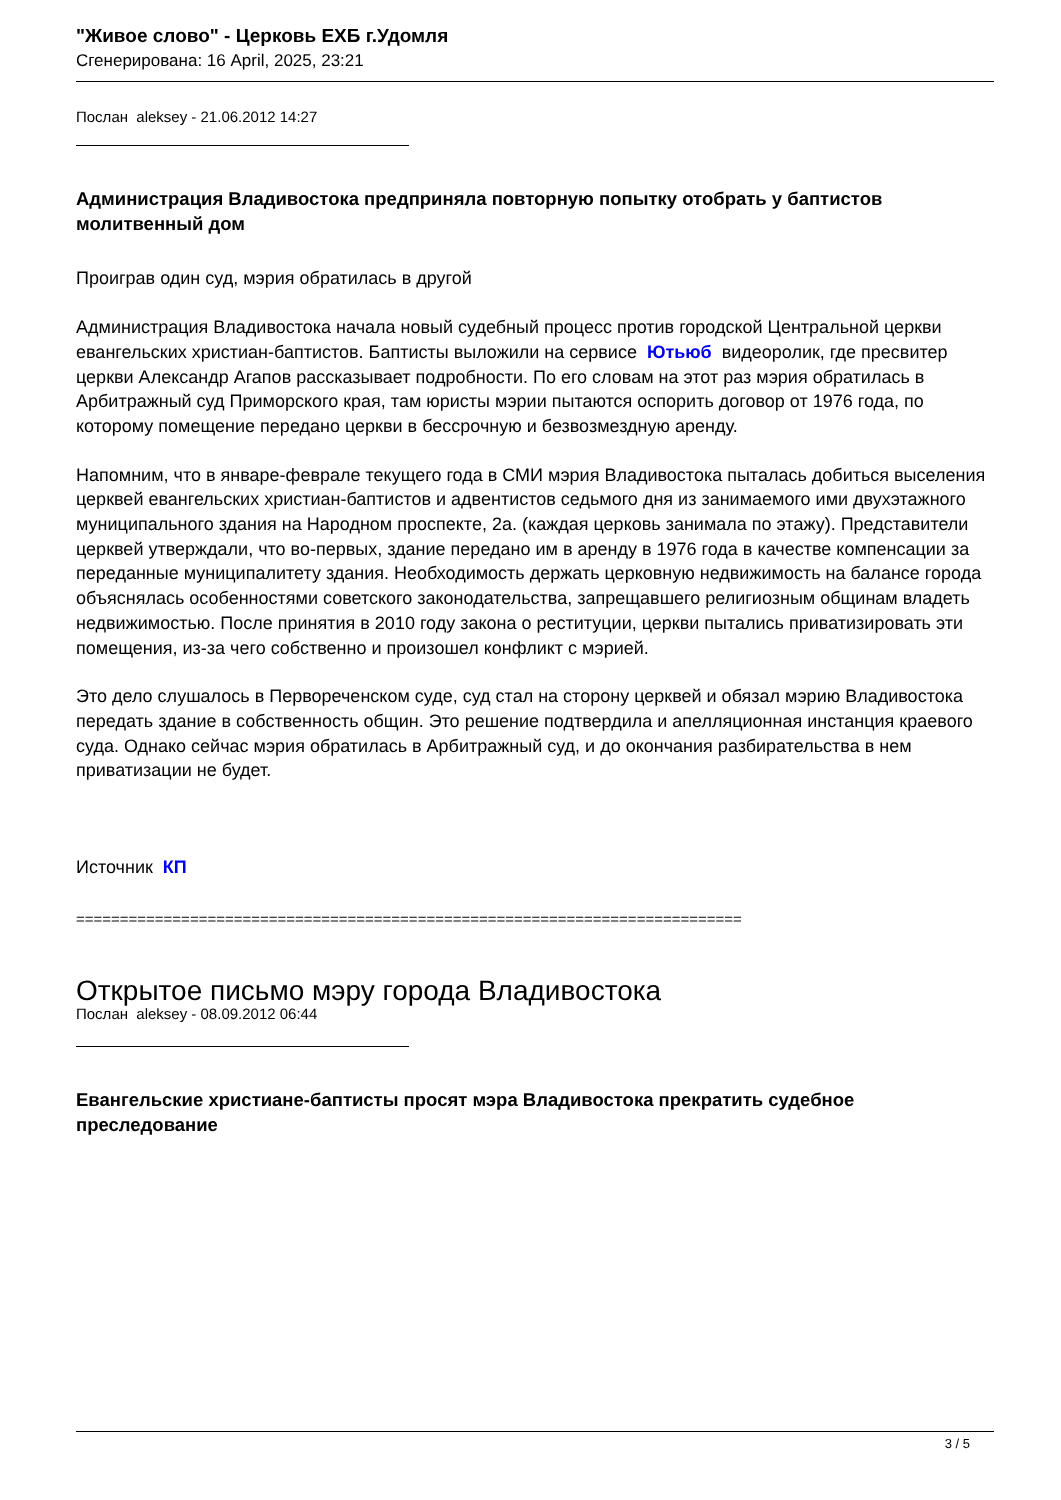"Живое слово" - Церковь ЕХБ г.Удомля
Сгенерирована: 16 April, 2025, 23:21
Послан aleksey - 21.06.2012 14:27
Администрация Владивостока предприняла повторную попытку отобрать у баптистов молитвенный дом
Проиграв один суд, мэрия обратилась в другой
Администрация Владивостока начала новый судебный процесс против городской Центральной церкви евангельских христиан-баптистов. Баптисты выложили на сервисе Ютьюб видеоролик, где пресвитер церкви Александр Агапов рассказывает подробности. По его словам на этот раз мэрия обратилась в Арбитражный суд Приморского края, там юристы мэрии пытаются оспорить договор от 1976 года, по которому помещение передано церкви в бессрочную и безвозмездную аренду.
Напомним, что в январе-феврале текущего года в СМИ мэрия Владивостока пыталась добиться выселения церквей евангельских христиан-баптистов и адвентистов седьмого дня из занимаемого ими двухэтажного муниципального здания на Народном проспекте, 2а. (каждая церковь занимала по этажу). Представители церквей утверждали, что во-первых, здание передано им в аренду в 1976 года в качестве компенсации за переданные муниципалитету здания. Необходимость держать церковную недвижимость на балансе города объяснялась особенностями советского законодательства, запрещавшего религиозным общинам владеть недвижимостью. После принятия в 2010 году закона о реституции, церкви пытались приватизировать эти помещения, из-за чего собственно и произошел конфликт с мэрией.
Это дело слушалось в Первореченском суде, суд стал на сторону церквей и обязал мэрию Владивостока передать здание в собственность общин. Это решение подтвердила и апелляционная инстанция краевого суда. Однако сейчас мэрия обратилась в Арбитражный суд, и до окончания разбирательства в нем приватизации не будет.
Источник КП
============================================================================
Открытое письмо мэру города Владивостока
Послан aleksey - 08.09.2012 06:44
Евангельские христиане-баптисты просят мэра Владивостока прекратить судебное преследование
3 / 5